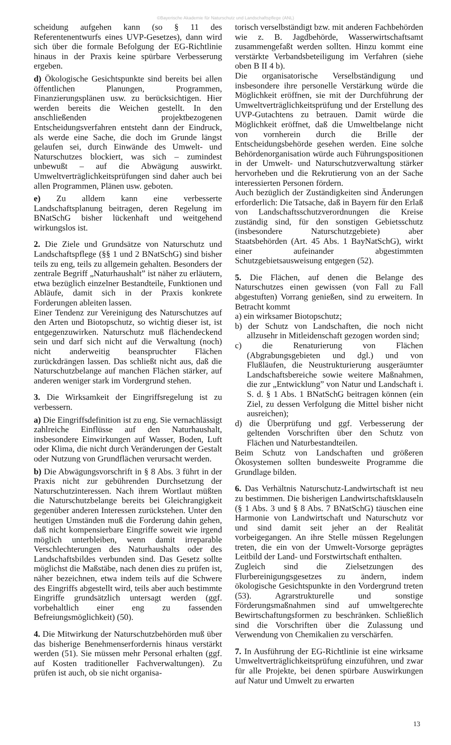©Bayerische Akademie für Naturschutz und Landschaftspflege (ANL)
scheidung aufgehen kann (so § 11 des Referentenentwurfs eines UVP-Gesetzes), dann wird sich über die formale Befolgung der EG-Richtlinie hinaus in der Praxis keine spürbare Verbesserung ergeben.
d) Ökologische Gesichtspunkte sind bereits bei allen öffentlichen Planungen, Programmen, Finanzierungsplänen usw. zu berücksichtigen. Hier werden bereits die Weichen gestellt. In den anschließenden projektbezogenen Entscheidungsverfahren entsteht dann der Eindruck, als werde eine Sache, die doch im Grunde längst gelaufen sei, durch Einwände des Umwelt- und Naturschutzes blockiert, was sich – zumindest unbewußt – auf die Abwägung auswirkt. Umweltverträglichkeitsprüfungen sind daher auch bei allen Programmen, Plänen usw. geboten.
e) Zu alldem kann eine verbesserte Landschaftsplanung beitragen, deren Regelung im BNatSchG bisher lückenhaft und weitgehend wirkungslos ist.
2. Die Ziele und Grundsätze von Naturschutz und Landschaftspflege (§§ 1 und 2 BNatSchG) sind bisher teils zu eng, teils zu allgemein gehalten. Besonders der zentrale Begriff „Naturhaushalt” ist näher zu erläutern, etwa bezüglich einzelner Bestandteile, Funktionen und Abläufe, damit sich in der Praxis konkrete Forderungen ableiten lassen.
Einer Tendenz zur Vereinigung des Naturschutzes auf den Arten und Biotopschutz, so wichtig dieser ist, ist entgegenzuwirken. Naturschutz muß flächendeckend sein und darf sich nicht auf die Verwaltung (noch) nicht anderweitig beanspruchter Flächen zurückdrängen lassen. Das schließt nicht aus, daß die Naturschutzbelange auf manchen Flächen stärker, auf anderen weniger stark im Vordergrund stehen.
3. Die Wirksamkeit der Eingriffsregelung ist zu verbessern.
a) Die Eingriffsdefinition ist zu eng. Sie vernachlässigt zahlreiche Einflüsse auf den Naturhaushalt, insbesondere Einwirkungen auf Wasser, Boden, Luft oder Klima, die nicht durch Veränderungen der Gestalt oder Nutzung von Grundflächen verursacht werden.
b) Die Abwägungsvorschrift in § 8 Abs. 3 führt in der Praxis nicht zur gebührenden Durchsetzung der Naturschutzinteressen. Nach ihrem Wortlaut müßten die Naturschutzbelange bereits bei Gleichrangigkeit gegenüber anderen Interessen zurückstehen. Unter den heutigen Umständen muß die Forderung dahin gehen, daß nicht kompensierbare Eingriffe soweit wie irgend möglich unterbleiben, wenn damit irreparable Verschlechterungen des Naturhaushalts oder des Landschaftsbildes verbunden sind. Das Gesetz sollte möglichst die Maßstäbe, nach denen dies zu prüfen ist, näher bezeichnen, etwa indem teils auf die Schwere des Eingriffs abgestellt wird, teils aber auch bestimmte Eingriffe grundsätzlich untersagt werden (ggf. vorbehaltlich einer eng zu fassenden Befreiungsmöglichkeit) (50).
4. Die Mitwirkung der Naturschutzbehörden muß über das bisherige Benehmenserfordernis hinaus verstärkt werden (51). Sie müssen mehr Personal erhalten (ggf. auf Kosten traditioneller Fachverwaltungen). Zu prüfen ist auch, ob sie nicht organisa-
torisch verselbständigt bzw. mit anderen Fachbehörden wie z. B. Jagdbehörde, Wasserwirtschaftsamt zusammengefaßt werden sollten. Hinzu kommt eine verstärkte Verbandsbeteiligung im Verfahren (siehe oben B II 4 b).
Die organisatorische Verselbständigung und insbesondere ihre personelle Verstärkung würde die Möglichkeit eröffnen, sie mit der Durchführung der Umweltverträglichkeitsprüfung und der Erstellung des UVP-Gutachtens zu betrauen. Damit würde die Möglichkeit eröffnet, daß die Umweltbelange nicht von vornherein durch die Brille der Entscheidungsbehörde gesehen werden. Eine solche Behördenorganisation würde auch Führungspositionen in der Umwelt- und Naturschutzverwaltung stärker hervorheben und die Rekrutierung von an der Sache interessierten Personen fördern.
Auch bezüglich der Zuständigkeiten sind Änderungen erforderlich: Die Tatsache, daß in Bayern für den Erlaß von Landschaftsschutzverordnungen die Kreise zuständig sind, für den sonstigen Gebietsschutz (insbesondere Naturschutzgebiete) aber Staatsbehörden (Art. 45 Abs. 1 BayNatSchG), wirkt einer aufeinander abgestimmten Schutzgebietsausweisung entgegen (52).
5. Die Flächen, auf denen die Belange des Naturschutzes einen gewissen (von Fall zu Fall abgestuften) Vorrang genießen, sind zu erweitern. In Betracht kommt
a) ein wirksamer Biotopschutz;
b) der Schutz von Landschaften, die noch nicht allzusehr in Mitleidenschaft gezogen worden sind;
c) die Renaturierung von Flächen (Abgrabungsgebieten und dgl.) und von Flußläufen, die Neustrukturierung ausgeräumter Landschaftsbereiche sowie weitere Maßnahmen, die zur „Entwicklung” von Natur und Landschaft i. S. d. § 1 Abs. 1 BNatSchG beitragen können (ein Ziel, zu dessen Verfolgung die Mittel bisher nicht ausreichen);
d) die Überprüfung und ggf. Verbesserung der geltenden Vorschriften über den Schutz von Flächen und Naturbestandteilen.
Beim Schutz von Landschaften und größeren Ökosystemen sollten bundesweite Programme die Grundlage bilden.
6. Das Verhältnis Naturschutz-Landwirtschaft ist neu zu bestimmen. Die bisherigen Landwirtschaftsklauseln (§ 1 Abs. 3 und § 8 Abs. 7 BNatSchG) täuschen eine Harmonie von Landwirtschaft und Naturschutz vor und sind damit seit jeher an der Realität vorbeigegangen. An ihre Stelle müssen Regelungen treten, die ein von der Umwelt-Vorsorge geprägtes Leitbild der Land- und Forstwirtschaft enthalten.
Zugleich sind die Zielsetzungen des Flurbereinigungsgesetzes zu ändern, indem ökologische Gesichtspunkte in den Vordergrund treten (53). Agrarstrukturelle und sonstige Förderungsmaßnahmen sind auf umweltgerechte Bewirtschaftungsformen zu beschränken. Schließlich sind die Vorschriften über die Zulassung und Verwendung von Chemikalien zu verschärfen.
7. In Ausführung der EG-Richtlinie ist eine wirksame Umweltverträglichkeitsprüfung einzuführen, und zwar für alle Projekte, bei denen spürbare Auswirkungen auf Natur und Umwelt zu erwarten
13